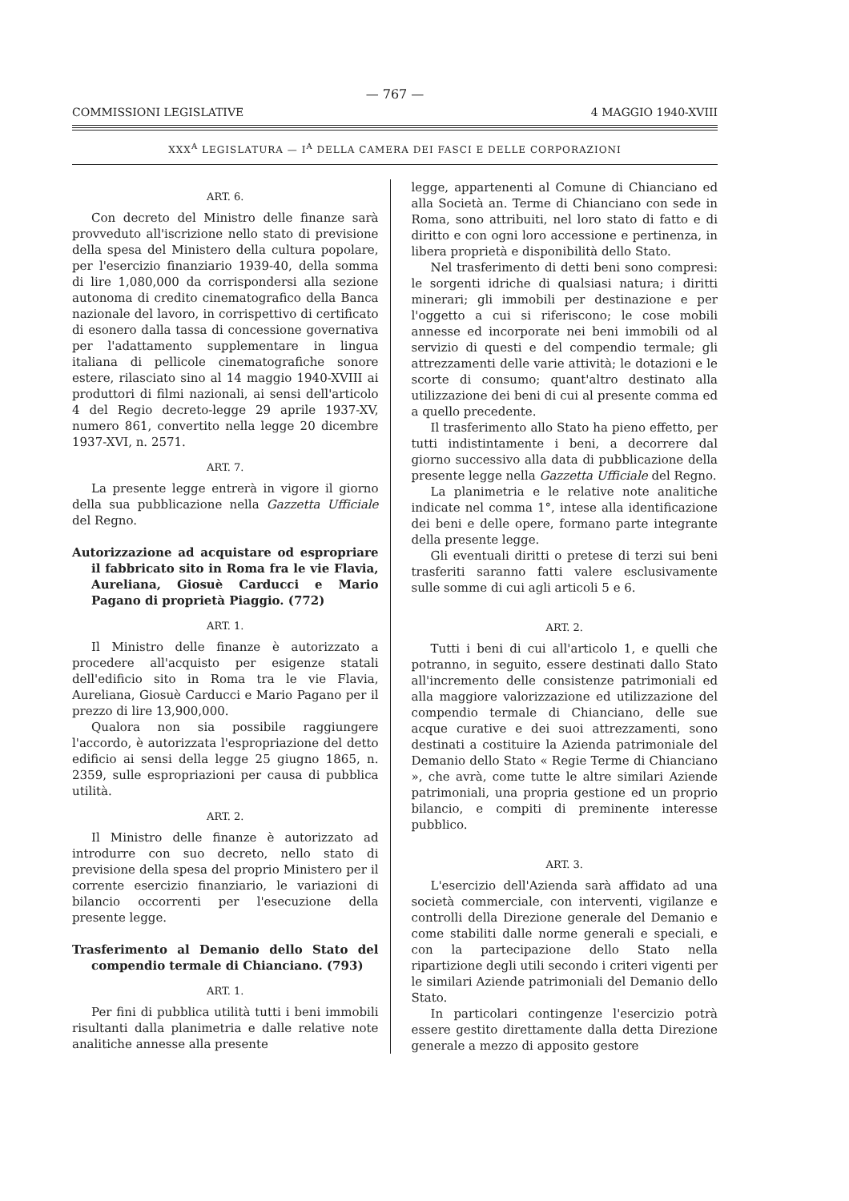— 767 —
COMMISSIONI LEGISLATIVE 4 MAGGIO 1940-XVIII
XXX<sup>A</sup> LEGISLATURA — I<sup>A</sup> DELLA CAMERA DEI FASCI E DELLE CORPORAZIONI
ART. 6.
Con decreto del Ministro delle finanze sarà provveduto all'iscrizione nello stato di previsione della spesa del Ministero della cultura popolare, per l'esercizio finanziario 1939-40, della somma di lire 1,080,000 da corrispondersi alla sezione autonoma di credito cinematografico della Banca nazionale del lavoro, in corrispettivo di certificato di esonero dalla tassa di concessione governativa per l'adattamento supplementare in lingua italiana di pellicole cinematografiche sonore estere, rilasciato sino al 14 maggio 1940-XVIII ai produttori di filmi nazionali, ai sensi dell'articolo 4 del Regio decreto-legge 29 aprile 1937-XV, numero 861, convertito nella legge 20 dicembre 1937-XVI, n. 2571.
ART. 7.
La presente legge entrerà in vigore il giorno della sua pubblicazione nella Gazzetta Ufficiale del Regno.
Autorizzazione ad acquistare od espropriare il fabbricato sito in Roma fra le vie Flavia, Aureliana, Giosuè Carducci e Mario Pagano di proprietà Piaggio. (772)
ART. 1.
Il Ministro delle finanze è autorizzato a procedere all'acquisto per esigenze statali dell'edificio sito in Roma tra le vie Flavia, Aureliana, Giosuè Carducci e Mario Pagano per il prezzo di lire 13,900,000.
Qualora non sia possibile raggiungere l'accordo, è autorizzata l'espropriazione del detto edificio ai sensi della legge 25 giugno 1865, n. 2359, sulle espropriazioni per causa di pubblica utilità.
ART. 2.
Il Ministro delle finanze è autorizzato ad introdurre con suo decreto, nello stato di previsione della spesa del proprio Ministero per il corrente esercizio finanziario, le variazioni di bilancio occorrenti per l'esecuzione della presente legge.
Trasferimento al Demanio dello Stato del compendio termale di Chianciano. (793)
ART. 1.
Per fini di pubblica utilità tutti i beni immobili risultanti dalla planimetria e dalle relative note analitiche annesse alla presente
legge, appartenenti al Comune di Chianciano ed alla Società an. Terme di Chianciano con sede in Roma, sono attribuiti, nel loro stato di fatto e di diritto e con ogni loro accessione e pertinenza, in libera proprietà e disponibilità dello Stato.
Nel trasferimento di detti beni sono compresi: le sorgenti idriche di qualsiasi natura; i diritti minerari; gli immobili per destinazione e per l'oggetto a cui si riferiscono; le cose mobili annesse ed incorporate nei beni immobili od al servizio di questi e del compendio termale; gli attrezzamenti delle varie attività; le dotazioni e le scorte di consumo; quant'altro destinato alla utilizzazione dei beni di cui al presente comma ed a quello precedente.
Il trasferimento allo Stato ha pieno effetto, per tutti indistintamente i beni, a decorrere dal giorno successivo alla data di pubblicazione della presente legge nella Gazzetta Ufficiale del Regno.
La planimetria e le relative note analitiche indicate nel comma 1°, intese alla identificazione dei beni e delle opere, formano parte integrante della presente legge.
Gli eventuali diritti o pretese di terzi sui beni trasferiti saranno fatti valere esclusivamente sulle somme di cui agli articoli 5 e 6.
ART. 2.
Tutti i beni di cui all'articolo 1, e quelli che potranno, in seguito, essere destinati dallo Stato all'incremento delle consistenze patrimoniali ed alla maggiore valorizzazione ed utilizzazione del compendio termale di Chianciano, delle sue acque curative e dei suoi attrezzamenti, sono destinati a costituire la Azienda patrimoniale del Demanio dello Stato « Regie Terme di Chianciano », che avrà, come tutte le altre similari Aziende patrimoniali, una propria gestione ed un proprio bilancio, e compiti di preminente interesse pubblico.
ART. 3.
L'esercizio dell'Azienda sarà affidato ad una società commerciale, con interventi, vigilanze e controlli della Direzione generale del Demanio e come stabiliti dalle norme generali e speciali, e con la partecipazione dello Stato nella ripartizione degli utili secondo i criteri vigenti per le similari Aziende patrimoniali del Demanio dello Stato.
In particolari contingenze l'esercizio potrà essere gestito direttamente dalla detta Direzione generale a mezzo di apposito gestore